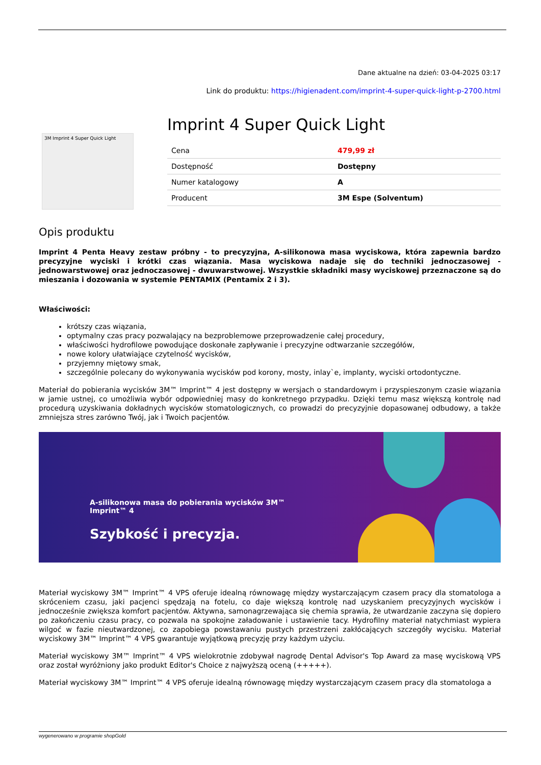Dane aktualne na dzień: 03-04-2025 03:17
Link do produktu: https://higienadent.com/imprint-4-super-quick-light-p-2700.html
3M Imprint 4 Super Quick Light
Imprint 4 Super Quick Light
| Cena | 479,99 zł |
| Dostępność | Dostępny |
| Numer katalogowy | A |
| Producent | 3M Espe (Solventum) |
Opis produktu
Imprint 4 Penta Heavy zestaw próbny - to precyzyjna, A-silikonowa masa wyciskowa, która zapewnia bardzo precyzyjne wyciski i krótki czas wiązania. Masa wyciskowa nadaje się do techniki jednoczasowej - jednowarstwowej oraz jednoczasowej - dwuwarstwowej. Wszystkie składniki masy wyciskowej przeznaczone są do mieszania i dozowania w systemie PENTAMIX (Pentamix 2 i 3).
Właściwości:
krótszy czas wiązania,
optymalny czas pracy pozwalający na bezproblemowe przeprowadzenie całej procedury,
właściwości hydrofilowe powodujące doskonałe zapływanie i precyzyjne odtwarzanie szczegółów,
nowe kolory ułatwiające czytelność wycisków,
przyjemny miętowy smak,
szczególnie polecany do wykonywania wycisków pod korony, mosty, inlay`e, implanty, wyciski ortodontyczne.
Materiał do pobierania wycisków 3M™ Imprint™ 4 jest dostępny w wersjach o standardowym i przyspieszonym czasie wiązania w jamie ustnej, co umożliwia wybór odpowiedniej masy do konkretnego przypadku. Dzięki temu masz większą kontrolę nad procedurą uzyskiwania dokładnych wycisków stomatologicznych, co prowadzi do precyzyjnie dopasowanej odbudowy, a także zmniejsza stres zarówno Twój, jak i Twoich pacjentów.
A-silikonowa masa do pobierania wycisków 3M™
Imprint™ 4
Szybkość i precyzja.
Materiał wyciskowy 3M™ Imprint™ 4 VPS oferuje idealną równowagę między wystarczającym czasem pracy dla stomatologa a skróceniem czasu, jaki pacjenci spędzają na fotelu, co daje większą kontrolę nad uzyskaniem precyzyjnych wycisków i jednocześnie zwiększa komfort pacjentów. Aktywna, samonagrzewająca się chemia sprawia, że utwardzanie zaczyna się dopiero po zakończeniu czasu pracy, co pozwala na spokojne załadowanie i ustawienie tacy. Hydrofilny materiał natychmiast wypiera wilgoć w fazie nieutwardzonej, co zapobiega powstawaniu pustych przestrzeni zakłócających szczegóły wycisku. Materiał wyciskowy 3M™ Imprint™ 4 VPS gwarantuje wyjątkową precyzję przy każdym użyciu.
Materiał wyciskowy 3M™ Imprint™ 4 VPS wielokrotnie zdobywał nagrodę Dental Advisor's Top Award za masę wyciskową VPS oraz został wyróżniony jako produkt Editor's Choice z najwyższą oceną (+++++).
Materiał wyciskowy 3M™ Imprint™ 4 VPS oferuje idealną równowagę między wystarczającym czasem pracy dla stomatologa a
wygenerowano w programie shopGold